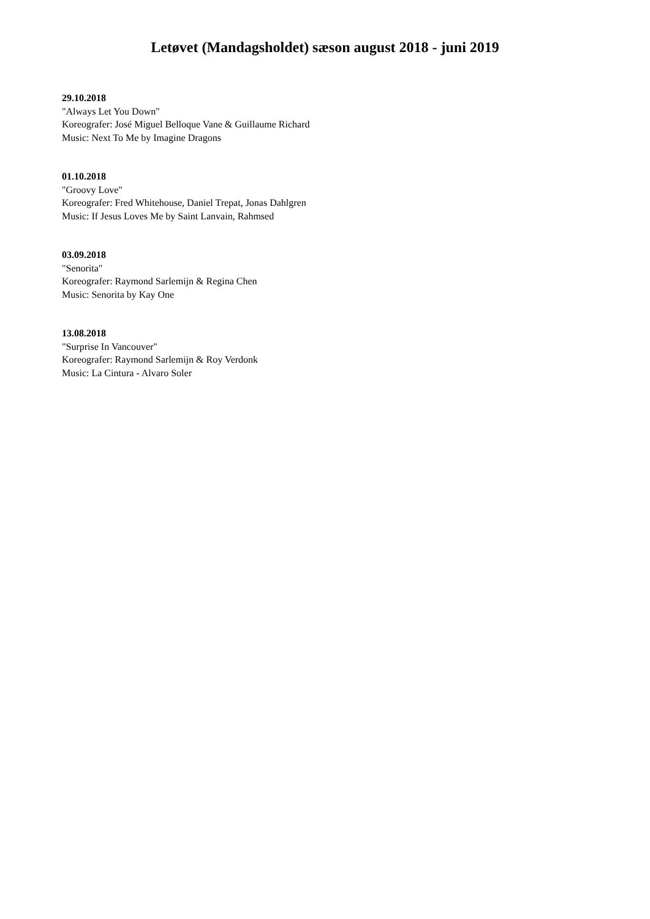Letøvet (Mandagsholdet) sæson august 2018 - juni 2019
29.10.2018
"Always Let You Down"
Koreografer: José Miguel Belloque Vane & Guillaume Richard
Music: Next To Me by Imagine Dragons
01.10.2018
"Groovy Love"
Koreografer: Fred Whitehouse, Daniel Trepat, Jonas Dahlgren
Music: If Jesus Loves Me by Saint Lanvain, Rahmsed
03.09.2018
"Senorita"
Koreografer: Raymond Sarlemijn & Regina Chen
Music: Senorita by Kay One
13.08.2018
"Surprise In Vancouver"
Koreografer: Raymond Sarlemijn & Roy Verdonk
Music: La Cintura - Alvaro Soler